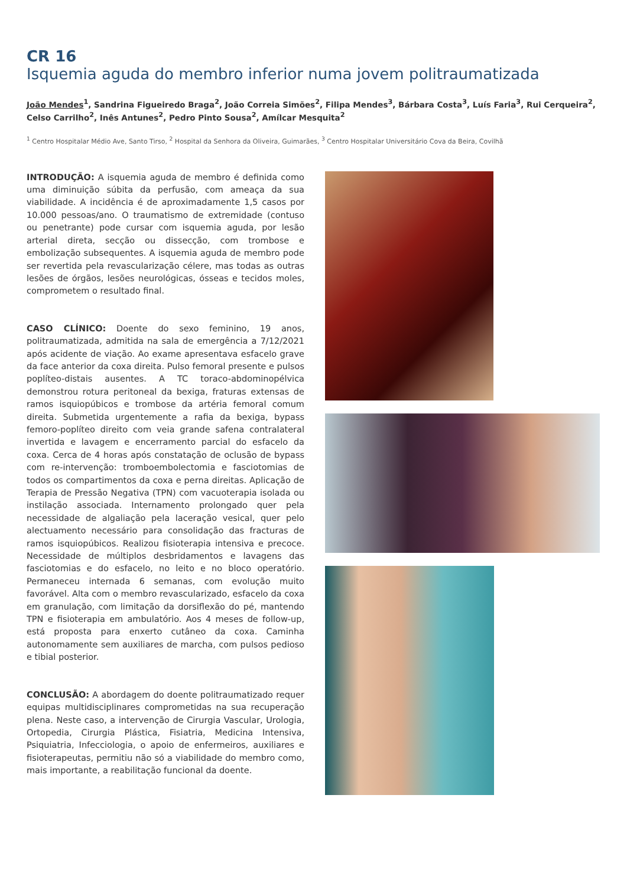CR 16
Isquemia aguda do membro inferior numa jovem politraumatizada
João Mendes<sup>1</sup>, Sandrina Figueiredo Braga<sup>2</sup>, João Correia Simões<sup>2</sup>, Filipa Mendes<sup>3</sup>, Bárbara Costa<sup>3</sup>, Luís Faria<sup>3</sup>, Rui Cerqueira<sup>2</sup>, Celso Carrilho<sup>2</sup>, Inês Antunes<sup>2</sup>, Pedro Pinto Sousa<sup>2</sup>, Amílcar Mesquita<sup>2</sup>
<sup>1</sup> Centro Hospitalar Médio Ave, Santo Tirso, <sup>2</sup> Hospital da Senhora da Oliveira, Guimarães, <sup>3</sup> Centro Hospitalar Universitário Cova da Beira, Covilhã
INTRODUÇÃO: A isquemia aguda de membro é definida como uma diminuição súbita da perfusão, com ameaça da sua viabilidade. A incidência é de aproximadamente 1,5 casos por 10.000 pessoas/ano. O traumatismo de extremidade (contuso ou penetrante) pode cursar com isquemia aguda, por lesão arterial direta, secção ou dissecção, com trombose e embolização subsequentes. A isquemia aguda de membro pode ser revertida pela revascularização célere, mas todas as outras lesões de órgãos, lesões neurológicas, ósseas e tecidos moles, comprometem o resultado final.
CASO CLÍNICO: Doente do sexo feminino, 19 anos, politraumatizada, admitida na sala de emergência a 7/12/2021 após acidente de viação. Ao exame apresentava esfacelo grave da face anterior da coxa direita. Pulso femoral presente e pulsos poplíteo-distais ausentes. A TC toraco-abdominopélvica demonstrou rotura peritoneal da bexiga, fraturas extensas de ramos isquiopúbicos e trombose da artéria femoral comum direita. Submetida urgentemente a rafia da bexiga, bypass femoro-poplíteo direito com veia grande safena contralateral invertida e lavagem e encerramento parcial do esfacelo da coxa. Cerca de 4 horas após constatação de oclusão de bypass com re-intervenção: tromboembolectomia e fasciotomias de todos os compartimentos da coxa e perna direitas. Aplicação de Terapia de Pressão Negativa (TPN) com vacuoterapia isolada ou instilação associada. Internamento prolongado quer pela necessidade de algaliação pela laceração vesical, quer pelo alectuamento necessário para consolidação das fracturas de ramos isquiopúbicos. Realizou fisioterapia intensiva e precoce. Necessidade de múltiplos desbridamentos e lavagens das fasciotomias e do esfacelo, no leito e no bloco operatório. Permaneceu internada 6 semanas, com evolução muito favorável. Alta com o membro revascularizado, esfacelo da coxa em granulação, com limitação da dorsiflexão do pé, mantendo TPN e fisioterapia em ambulatório. Aos 4 meses de follow-up, está proposta para enxerto cutâneo da coxa. Caminha autonomamente sem auxiliares de marcha, com pulsos pedioso e tibial posterior.
CONCLUSÃO: A abordagem do doente politraumatizado requer equipas multidisciplinares comprometidas na sua recuperação plena. Neste caso, a intervenção de Cirurgia Vascular, Urologia, Ortopedia, Cirurgia Plástica, Fisiatria, Medicina Intensiva, Psiquiatria, Infecciologia, o apoio de enfermeiros, auxiliares e fisioterapeutas, permitiu não só a viabilidade do membro como, mais importante, a reabilitação funcional da doente.